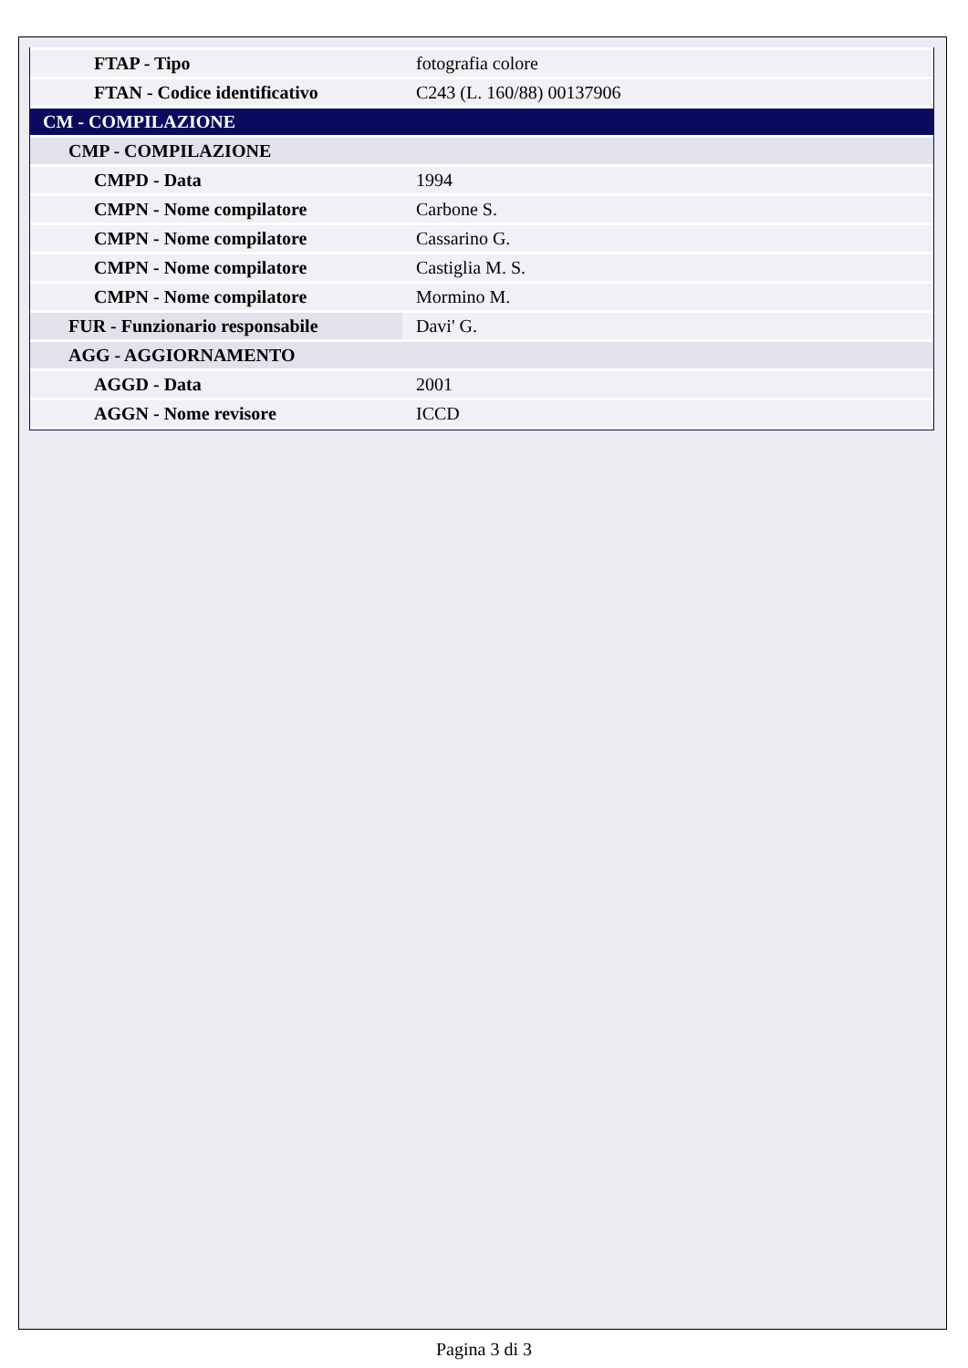| FTAP - Tipo | fotografia colore |
| FTAN - Codice identificativo | C243 (L. 160/88) 00137906 |
| CM - COMPILAZIONE | |
| CMP - COMPILAZIONE | |
| CMPD - Data | 1994 |
| CMPN - Nome compilatore | Carbone S. |
| CMPN - Nome compilatore | Cassarino G. |
| CMPN - Nome compilatore | Castiglia M. S. |
| CMPN - Nome compilatore | Mormino M. |
| FUR - Funzionario responsabile | Davi' G. |
| AGG - AGGIORNAMENTO | |
| AGGD - Data | 2001 |
| AGGN - Nome revisore | ICCD |
Pagina 3 di 3